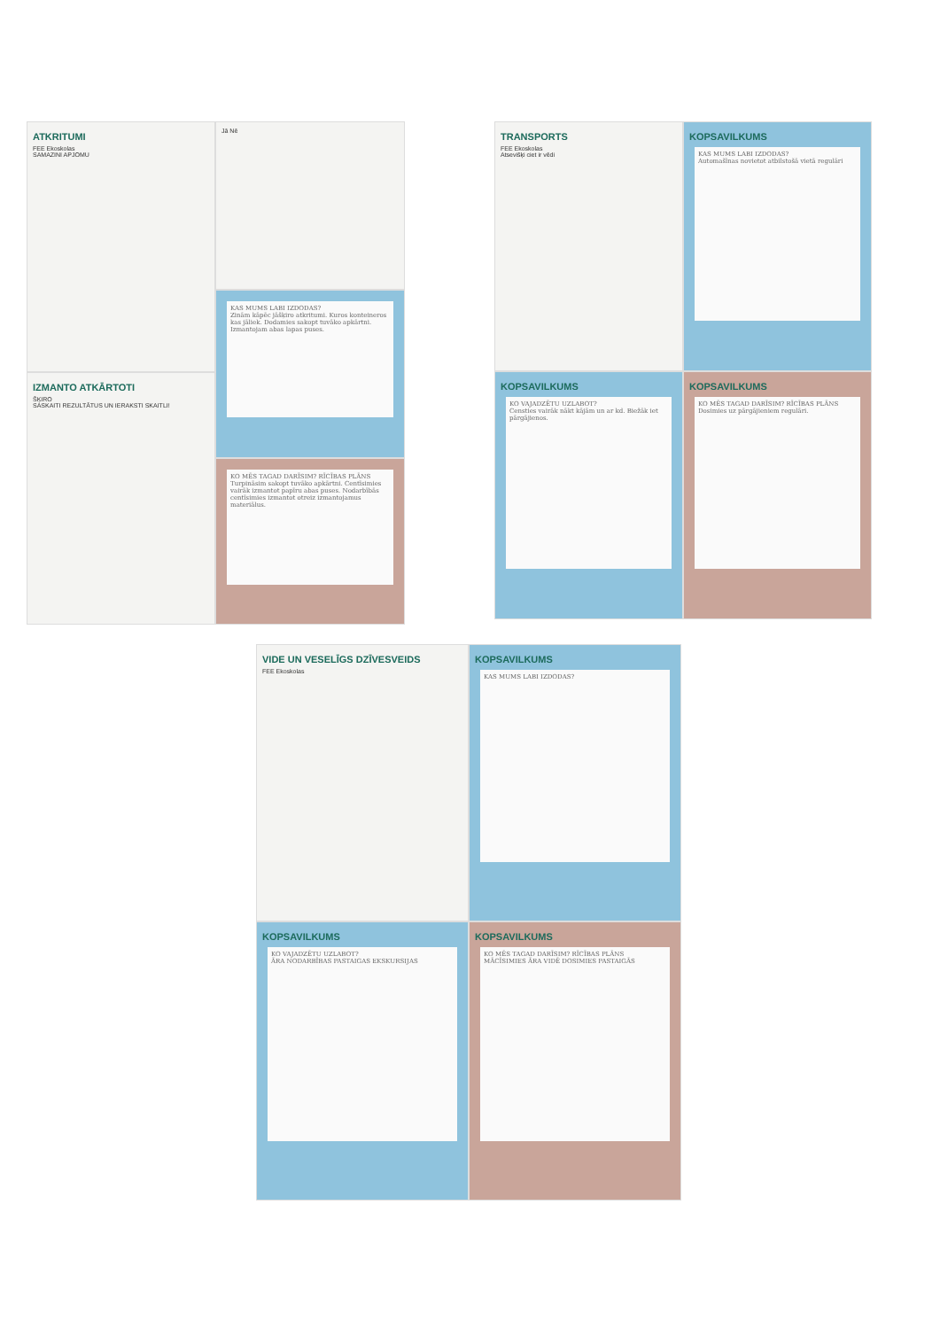ATKRITUMI
FEE Ekoskolas
SAMAZINI APJOMU
IZMANTO ATKĀRTOTI
ŠĶIRO
SASKAITI REZULTĀTUS UN IERAKSTI SKAITLI!
Jā Nē
KAS MUMS LABI IZDODAS?
Zinām kāpēc jāšķiro atkritumi. Kuros konteineros kas jāliek. Dodamies sakopt tuvāko apkārtni. Izmantojam abas lapas puses.
KO MĒS TAGAD DARĪSIM? RĪCĪBAS PLĀNS
Turpināsim sakopt tuvāko apkārtni. Centīsimies vairāk izmantot papīru abas puses. Nodarbībās centīsimies izmantot otreiz izmantojamus materiālus.
TRANSPORTS
FEE Ekoskolas
Atsevišķi ciet ir vēdi
KOPSAVILKUMS
KO VAJADZĒTU UZLABOT?
Censties vairāk nākt kājām un ar kd. Biežāk iet pārgājienos.
KOPSAVILKUMS
KAS MUMS LABI IZDODAS?
Automašīnas novietot atbilstošā vietā regulāri
KOPSAVILKUMS
KO MĒS TAGAD DARĪSIM? RĪCĪBAS PLĀNS
Dosimies uz pārgājieniem regulāri.
VIDE UN VESELĪGS DZĪVESVEIDS
FEE Ekoskolas
KOPSAVILKUMS
KO VAJADZĒTU UZLABOT?
ĀRA NODARBĪBAS PASTAIGAS EKSKURSIJAS
KOPSAVILKUMS
KAS MUMS LABI IZDODAS?
KOPSAVILKUMS
KO MĒS TAGAD DARĪSIM? RĪCĪBAS PLĀNS
MĀCĪSIMIES ĀRA VIDĒ DOSIMIES PASTAIGĀS